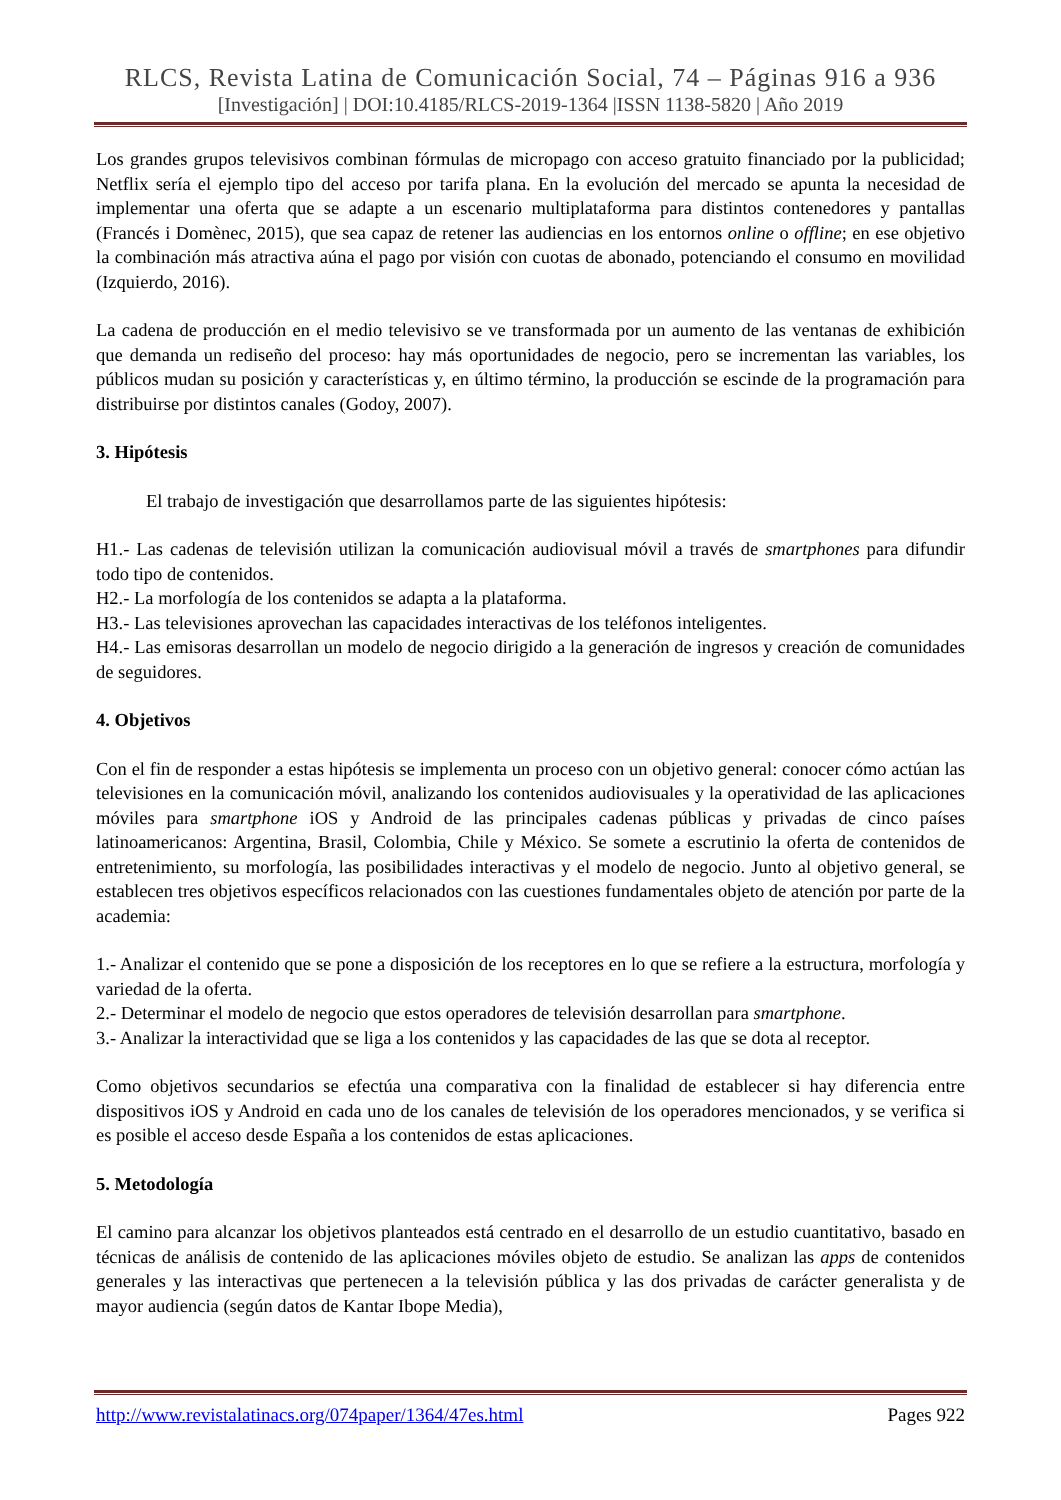RLCS, Revista Latina de Comunicación Social, 74 – Páginas 916 a 936
[Investigación] | DOI:10.4185/RLCS-2019-1364 |ISSN 1138-5820 | Año 2019
Los grandes grupos televisivos combinan fórmulas de micropago con acceso gratuito financiado por la publicidad; Netflix sería el ejemplo tipo del acceso por tarifa plana. En la evolución del mercado se apunta la necesidad de implementar una oferta que se adapte a un escenario multiplataforma para distintos contenedores y pantallas (Francés i Domènec, 2015), que sea capaz de retener las audiencias en los entornos online o offline; en ese objetivo la combinación más atractiva aúna el pago por visión con cuotas de abonado, potenciando el consumo en movilidad (Izquierdo, 2016).
La cadena de producción en el medio televisivo se ve transformada por un aumento de las ventanas de exhibición que demanda un rediseño del proceso: hay más oportunidades de negocio, pero se incrementan las variables, los públicos mudan su posición y características y, en último término, la producción se escinde de la programación para distribuirse por distintos canales (Godoy, 2007).
3. Hipótesis
El trabajo de investigación que desarrollamos parte de las siguientes hipótesis:
H1.- Las cadenas de televisión utilizan la comunicación audiovisual móvil a través de smartphones para difundir todo tipo de contenidos.
H2.- La morfología de los contenidos se adapta a la plataforma.
H3.- Las televisiones aprovechan las capacidades interactivas de los teléfonos inteligentes.
H4.- Las emisoras desarrollan un modelo de negocio dirigido a la generación de ingresos y creación de comunidades de seguidores.
4. Objetivos
Con el fin de responder a estas hipótesis se implementa un proceso con un objetivo general: conocer cómo actúan las televisiones en la comunicación móvil, analizando los contenidos audiovisuales y la operatividad de las aplicaciones móviles para smartphone iOS y Android de las principales cadenas públicas y privadas de cinco países latinoamericanos: Argentina, Brasil, Colombia, Chile y México. Se somete a escrutinio la oferta de contenidos de entretenimiento, su morfología, las posibilidades interactivas y el modelo de negocio. Junto al objetivo general, se establecen tres objetivos específicos relacionados con las cuestiones fundamentales objeto de atención por parte de la academia:
1.- Analizar el contenido que se pone a disposición de los receptores en lo que se refiere a la estructura, morfología y variedad de la oferta.
2.- Determinar el modelo de negocio que estos operadores de televisión desarrollan para smartphone.
3.- Analizar la interactividad que se liga a los contenidos y las capacidades de las que se dota al receptor.
Como objetivos secundarios se efectúa una comparativa con la finalidad de establecer si hay diferencia entre dispositivos iOS y Android en cada uno de los canales de televisión de los operadores mencionados, y se verifica si es posible el acceso desde España a los contenidos de estas aplicaciones.
5. Metodología
El camino para alcanzar los objetivos planteados está centrado en el desarrollo de un estudio cuantitativo, basado en técnicas de análisis de contenido de las aplicaciones móviles objeto de estudio. Se analizan las apps de contenidos generales y las interactivas que pertenecen a la televisión pública y las dos privadas de carácter generalista y de mayor audiencia (según datos de Kantar Ibope Media),
http://www.revistalatinacs.org/074paper/1364/47es.html Pages 922